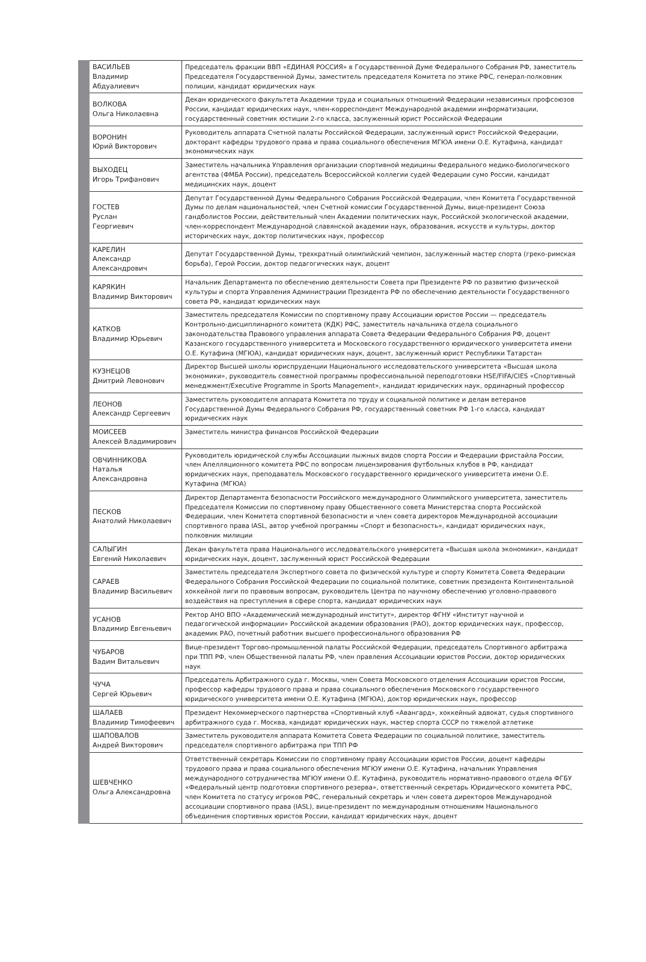| ВАСИЛЬЕВ Владимир Абдуалиевич | Председатель фракции ВВП «ЕДИНАЯ РОССИЯ» в Государственной Думе Федерального Собрания РФ, заместитель Председателя Государственной Думы, заместитель председателя Комитета по этике РФС, генерал-полковник полиции, кандидат юридических наук |
| ВОЛКОВА Ольга Николаевна | Декан юридического факультета Академии труда и социальных отношений Федерации независимых профсоюзов России, кандидат юридических наук, член-корреспондент Международной академии информатизации, государственный советник юстиции 2-го класса, заслуженный юрист Российской Федерации |
| ВОРОНИН Юрий Викторович | Руководитель аппарата Счетной палаты Российской Федерации, заслуженный юрист Российской Федерации, докторант кафедры трудового права и права социального обеспечения МГЮА имени О.Е. Кутафина, кандидат экономических наук |
| ВЫХОДЕЦ Игорь Трифанович | Заместитель начальника Управления организации спортивной медицины Федерального медико-биологического агентства (ФМБА России), председатель Всероссийской коллегии судей Федерации сумо России, кандидат медицинских наук, доцент |
| ГОСТЕВ Руслан Георгиевич | Депутат Государственной Думы Федерального Собрания Российской Федерации, член Комитета Государственной Думы по делам национальностей, член Счетной комиссии Государственной Думы, вице-президент Союза гандболистов России, действительный член Академии политических наук, Российской экологической академии, член-корреспондент Международной славянской академии наук, образования, искусств и культуры, доктор исторических наук, доктор политических наук, профессор |
| КАРЕЛИН Александр Александрович | Депутат Государственной Думы, трехкратный олимпийский чемпион, заслуженный мастер спорта (греко-римская борьба), Герой России, доктор педагогических наук, доцент |
| КАРЯКИН Владимир Викторович | Начальник Департамента по обеспечению деятельности Совета при Президенте РФ по развитию физической культуры и спорта Управления Администрации Президента РФ по обеспечению деятельности Государственного совета РФ, кандидат юридических наук |
| КАТКОВ Владимир Юрьевич | Заместитель председателя Комиссии по спортивному праву Ассоциации юристов России — председатель Контрольно-дисциплинарного комитета (КДК) РФС, заместитель начальника отдела социального законодательства Правового управления аппарата Совета Федерации Федерального Собрания РФ, доцент Казанского государственного университета и Московского государственного юридического университета имени О.Е. Кутафина (МГЮА), кандидат юридических наук, доцент, заслуженный юрист Республики Татарстан |
| КУЗНЕЦОВ Дмитрий Левонович | Директор Высшей школы юриспруденции Национального исследовательского университета «Высшая школа экономики», руководитель совместной программы профессиональной переподготовки HSE/FIFA/CIES «Спортивный менеджмент/Executive Programme in Sports Management», кандидат юридических наук, ординарный профессор |
| ЛЕОНОВ Александр Сергеевич | Заместитель руководителя аппарата Комитета по труду и социальной политике и делам ветеранов Государственной Думы Федерального Собрания РФ, государственный советник РФ 1-го класса, кандидат юридических наук |
| МОИСЕЕВ Алексей Владимирович | Заместитель министра финансов Российской Федерации |
| ОВЧИННИКОВА Наталья Александровна | Руководитель юридической службы Ассоциации лыжных видов спорта России и Федерации фристайла России, член Апелляционного комитета РФС по вопросам лицензирования футбольных клубов в РФ, кандидат юридических наук, преподаватель Московского государственного юридического университета имени О.Е. Кутафина (МГЮА) |
| ПЕСКОВ Анатолий Николаевич | Директор Департамента безопасности Российского международного Олимпийского университета, заместитель Председателя Комиссии по спортивному праву Общественного совета Министерства спорта Российской Федерации, член Комитета спортивной безопасности и член совета директоров Международной ассоциации спортивного права IASL, автор учебной программы «Спорт и безопасность», кандидат юридических наук, полковник милиции |
| САЛЫГИН Евгений Николаевич | Декан факультета права Национального исследовательского университета «Высшая школа экономики», кандидат юридических наук, доцент, заслуженный юрист Российской Федерации |
| САРАЕВ Владимир Васильевич | Заместитель председателя Экспертного совета по физической культуре и спорту Комитета Совета Федерации Федерального Собрания Российской Федерации по социальной политике, советник президента Континентальной хоккейной лиги по правовым вопросам, руководитель Центра по научному обеспечению уголовно-правового воздействия на преступления в сфере спорта, кандидат юридических наук |
| УСАНОВ Владимир Евгеньевич | Ректор АНО ВПО «Академический международный институт», директор ФГНУ «Институт научной и педагогической информации» Российской академии образования (РАО), доктор юридических наук, профессор, академик РАО, почетный работник высшего профессионального образования РФ |
| ЧУБАРОВ Вадим Витальевич | Вице-президент Торгово-промышленной палаты Российской Федерации, председатель Спортивного арбитража при ТПП РФ, член Общественной палаты РФ, член правления Ассоциации юристов России, доктор юридических наук |
| ЧУЧА Сергей Юрьевич | Председатель Арбитражного суда г. Москвы, член Совета Московского отделения Ассоциации юристов России, профессор кафедры трудового права и права социального обеспечения Московского государственного юридического университета имени О.Е. Кутафина (МГЮА), доктор юридических наук, профессор |
| ШАЛАЕВ Владимир Тимофеевич | Президент Некоммерческого партнерства «Спортивный клуб «Авангард», хоккейный адвокат, судья спортивного арбитражного суда г. Москва, кандидат юридических наук, мастер спорта СССР по тяжелой атлетике |
| ШАПОВАЛОВ Андрей Викторович | Заместитель руководителя аппарата Комитета Совета Федерации по социальной политике, заместитель председателя спортивного арбитража при ТПП РФ |
| ШЕВЧЕНКО Ольга Александровна | Ответственный секретарь Комиссии по спортивному праву Ассоциации юристов России, доцент кафедры трудового права и права социального обеспечения МГЮУ имени О.Е. Кутафина, начальник Управления международного сотрудничества МГЮУ имени О.Е. Кутафина, руководитель нормативно-правового отдела ФГБУ «Федеральный центр подготовки спортивного резерва», ответственный секретарь Юридического комитета РФС, член Комитета по статусу игроков РФС, генеральный секретарь и член совета директоров Международной ассоциации спортивного права (IASL), вице-президент по международным отношениям Национального объединения спортивных юристов России, кандидат юридических наук, доцент |